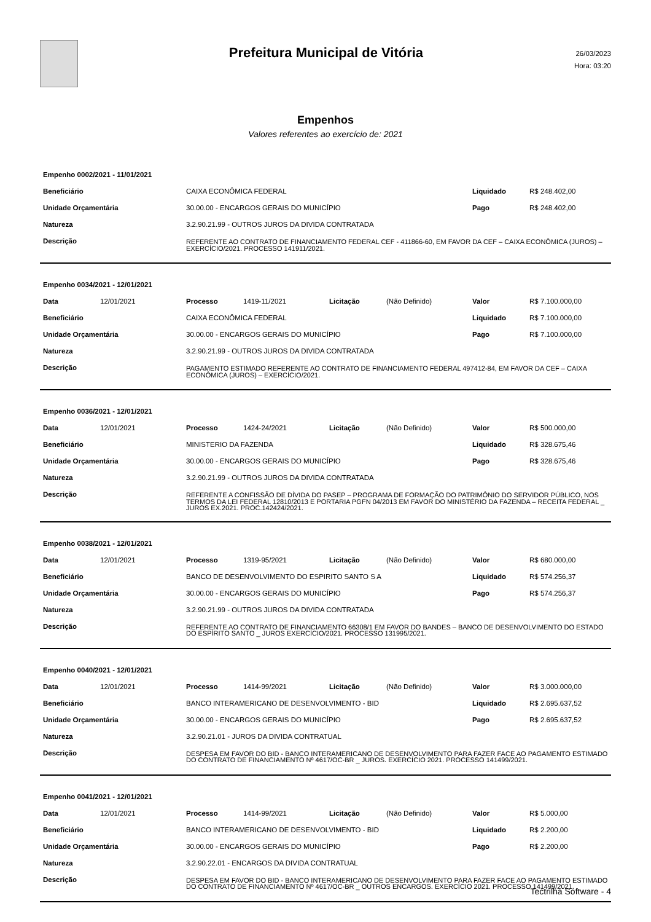Prefeitura Municipal de Vitória
26/03/2023
Hora: 03:20
Empenhos
Valores referentes ao exercício de: 2021
| Empenho 0002/2021 - 11/01/2021 | | | |
| Beneficiário | CAIXA ECONÔMICA FEDERAL | Liquidado | R$ 248.402,00 |
| Unidade Orçamentária | 30.00.00 - ENCARGOS GERAIS DO MUNICÍPIO | Pago | R$ 248.402,00 |
| Natureza | 3.2.90.21.99 - OUTROS JUROS DA DIVIDA CONTRATADA | | |
| Descrição | REFERENTE AO CONTRATO DE FINANCIAMENTO FEDERAL CEF - 411866-60, EM FAVOR DA CEF – CAIXA ECONÔMICA (JUROS) – EXERCÍCIO/2021. PROCESSO 141911/2021. | | |
| Empenho 0034/2021 - 12/01/2021 | | | | | | | |
| Data | 12/01/2021 | Processo | 1419-11/2021 | Licitação | (Não Definido) | Valor | R$ 7.100.000,00 |
| Beneficiário | | CAIXA ECONÔMICA FEDERAL | | | | Liquidado | R$ 7.100.000,00 |
| Unidade Orçamentária | | 30.00.00 - ENCARGOS GERAIS DO MUNICÍPIO | | | | Pago | R$ 7.100.000,00 |
| Natureza | | 3.2.90.21.99 - OUTROS JUROS DA DIVIDA CONTRATADA | | | | | |
| Descrição | | PAGAMENTO ESTIMADO REFERENTE AO CONTRATO DE FINANCIAMENTO FEDERAL 497412-84, EM FAVOR DA CEF – CAIXA ECONÔMICA (JUROS) – EXERCÍCIO/2021. | | | | | |
| Empenho 0036/2021 - 12/01/2021 | | | | | | | |
| Data | 12/01/2021 | Processo | 1424-24/2021 | Licitação | (Não Definido) | Valor | R$ 500.000,00 |
| Beneficiário | | MINISTERIO DA FAZENDA | | | | Liquidado | R$ 328.675,46 |
| Unidade Orçamentária | | 30.00.00 - ENCARGOS GERAIS DO MUNICÍPIO | | | | Pago | R$ 328.675,46 |
| Natureza | | 3.2.90.21.99 - OUTROS JUROS DA DIVIDA CONTRATADA | | | | | |
| Descrição | | REFERENTE A CONFISSÃO DE DÍVIDA DO PASEP – PROGRAMA DE FORMAÇÃO DO PATRIMÔNIO DO SERVIDOR PÚBLICO, NOS TERMOS DA LEI FEDERAL 12810/2013 E PORTARIA PGFN 04/2013 EM FAVOR DO MINISTÉRIO DA FAZENDA – RECEITA FEDERAL _ JUROS EX.2021. PROC.142424/2021. | | | | | |
| Empenho 0038/2021 - 12/01/2021 | | | | | | | |
| Data | 12/01/2021 | Processo | 1319-95/2021 | Licitação | (Não Definido) | Valor | R$ 680.000,00 |
| Beneficiário | | BANCO DE DESENVOLVIMENTO DO ESPIRITO SANTO S A | | | | Liquidado | R$ 574.256,37 |
| Unidade Orçamentária | | 30.00.00 - ENCARGOS GERAIS DO MUNICÍPIO | | | | Pago | R$ 574.256,37 |
| Natureza | | 3.2.90.21.99 - OUTROS JUROS DA DIVIDA CONTRATADA | | | | | |
| Descrição | | REFERENTE AO CONTRATO DE FINANCIAMENTO 66308/1 EM FAVOR DO BANDES – BANCO DE DESENVOLVIMENTO DO ESTADO DO ESPÍRITO SANTO _ JUROS EXERCÍCIO/2021. PROCESSO 131995/2021. | | | | | |
| Empenho 0040/2021 - 12/01/2021 | | | | | | | |
| Data | 12/01/2021 | Processo | 1414-99/2021 | Licitação | (Não Definido) | Valor | R$ 3.000.000,00 |
| Beneficiário | | BANCO INTERAMERICANO DE DESENVOLVIMENTO - BID | | | | Liquidado | R$ 2.695.637,52 |
| Unidade Orçamentária | | 30.00.00 - ENCARGOS GERAIS DO MUNICÍPIO | | | | Pago | R$ 2.695.637,52 |
| Natureza | | 3.2.90.21.01 - JUROS DA DIVIDA CONTRATUAL | | | | | |
| Descrição | | DESPESA EM FAVOR DO BID - BANCO INTERAMERICANO DE DESENVOLVIMENTO PARA FAZER FACE AO PAGAMENTO ESTIMADO DO CONTRATO DE FINANCIAMENTO Nº 4617/OC-BR _ JUROS. EXERCÍCIO 2021. PROCESSO 141499/2021. | | | | | |
| Empenho 0041/2021 - 12/01/2021 | | | | | | | |
| Data | 12/01/2021 | Processo | 1414-99/2021 | Licitação | (Não Definido) | Valor | R$ 5.000,00 |
| Beneficiário | | BANCO INTERAMERICANO DE DESENVOLVIMENTO - BID | | | | Liquidado | R$ 2.200,00 |
| Unidade Orçamentária | | 30.00.00 - ENCARGOS GERAIS DO MUNICÍPIO | | | | Pago | R$ 2.200,00 |
| Natureza | | 3.2.90.22.01 - ENCARGOS DA DIVIDA CONTRATUAL | | | | | |
| Descrição | | DESPESA EM FAVOR DO BID - BANCO INTERAMERICANO DE DESENVOLVIMENTO PARA FAZER FACE AO PAGAMENTO ESTIMADO DO CONTRATO DE FINANCIAMENTO Nº 4617/OC-BR _ OUTROS ENCARGOS. EXERCÍCIO 2021. PROCESSO 141499/2021. | | | | | |
Tectrilha Software - 4